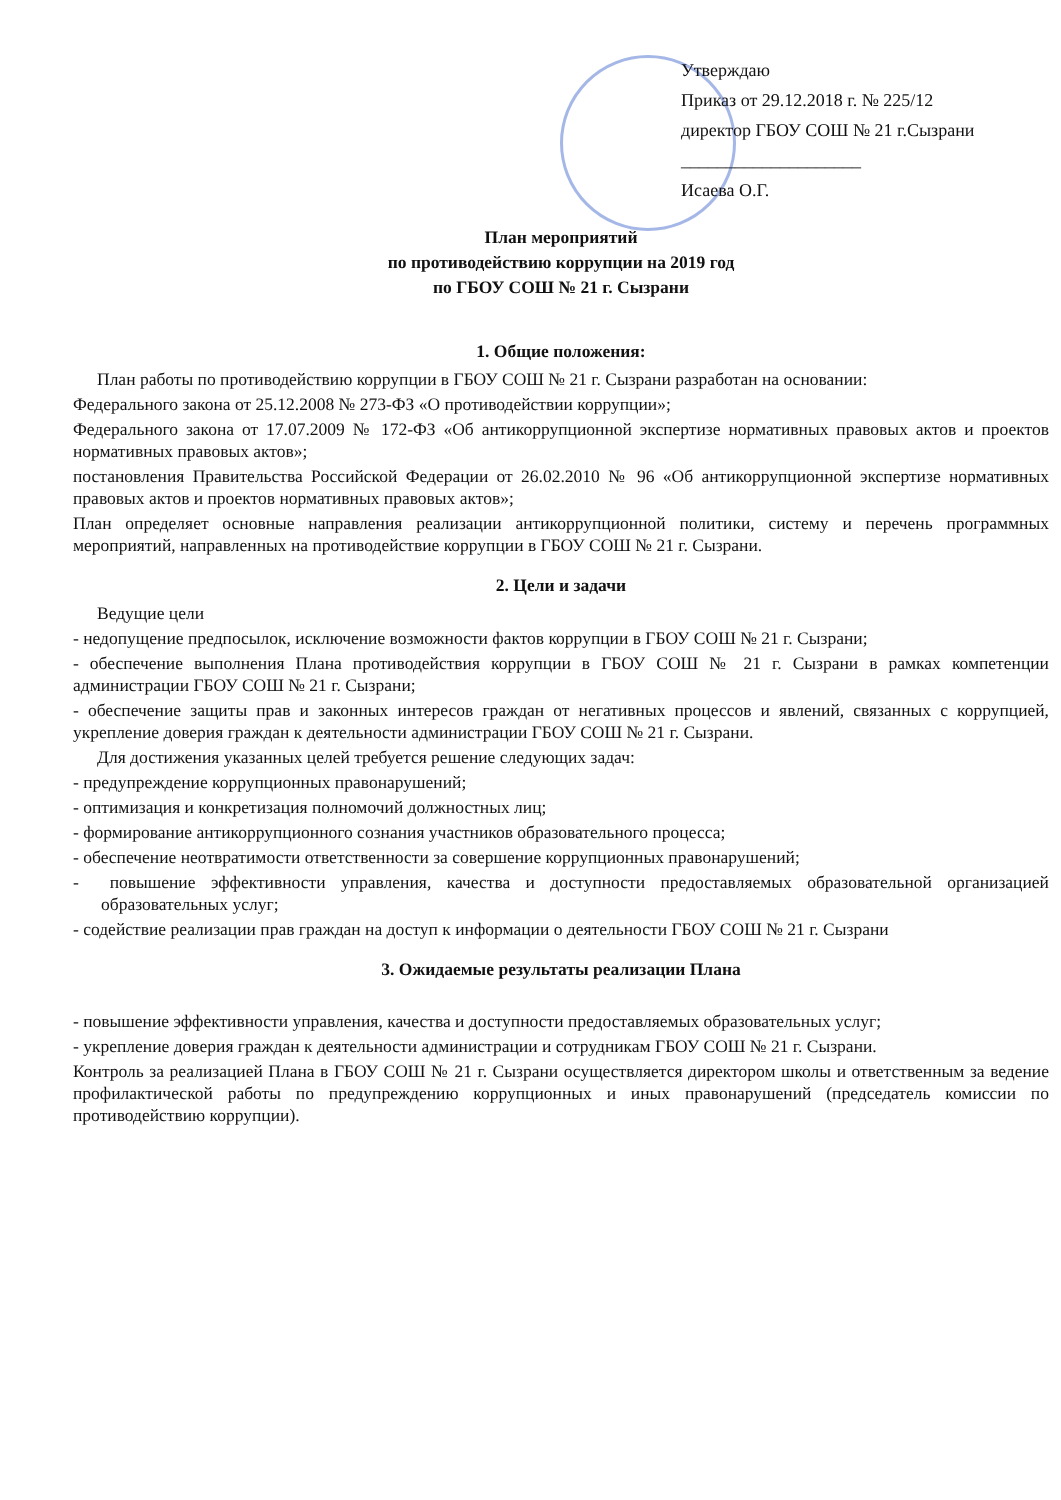Утверждаю
Приказ от 29.12.2018 г. № 225/12
директор ГБОУ СОШ № 21 г.Сызрани
____________________
Исаева О.Г.
План мероприятий
по противодействию коррупции на 2019 год
по ГБОУ СОШ № 21 г. Сызрани
1. Общие положения:
План работы по противодействию коррупции в ГБОУ СОШ № 21 г. Сызрани разработан на основании:
Федерального закона от 25.12.2008 № 273-ФЗ «О противодействии коррупции»;
Федерального закона от 17.07.2009 № 172-ФЗ «Об антикоррупционной экспертизе нормативных правовых актов и проектов нормативных правовых актов»;
постановления Правительства Российской Федерации от 26.02.2010 № 96 «Об антикоррупционной экспертизе нормативных правовых актов и проектов нормативных правовых актов»;
План определяет основные направления реализации антикоррупционной политики, систему и перечень программных мероприятий, направленных на противодействие коррупции в ГБОУ СОШ № 21 г. Сызрани.
2. Цели и задачи
Ведущие цели
- недопущение предпосылок, исключение возможности фактов коррупции в ГБОУ СОШ № 21 г. Сызрани;
- обеспечение выполнения Плана противодействия коррупции в ГБОУ СОШ № 21 г. Сызрани в рамках компетенции администрации ГБОУ СОШ № 21 г. Сызрани;
- обеспечение защиты прав и законных интересов граждан от негативных процессов и явлений, связанных с коррупцией, укрепление доверия граждан к деятельности администрации ГБОУ СОШ № 21 г. Сызрани.
Для достижения указанных целей требуется решение следующих задач:
- предупреждение коррупционных правонарушений;
- оптимизация и конкретизация полномочий должностных лиц;
- формирование антикоррупционного сознания участников образовательного процесса;
- обеспечение неотвратимости ответственности за совершение коррупционных правонарушений;
- повышение эффективности управления, качества и доступности предоставляемых образовательной организацией образовательных услуг;
- содействие реализации прав граждан на доступ к информации о деятельности ГБОУ СОШ № 21 г. Сызрани
3. Ожидаемые результаты реализации Плана
- повышение эффективности управления, качества и доступности предоставляемых образовательных услуг;
- укрепление доверия граждан к деятельности администрации и сотрудникам ГБОУ СОШ № 21 г. Сызрани.
Контроль за реализацией Плана в ГБОУ СОШ № 21 г. Сызрани осуществляется директором школы и ответственным за ведение профилактической работы по предупреждению коррупционных и иных правонарушений (председатель комиссии по противодействию коррупции).